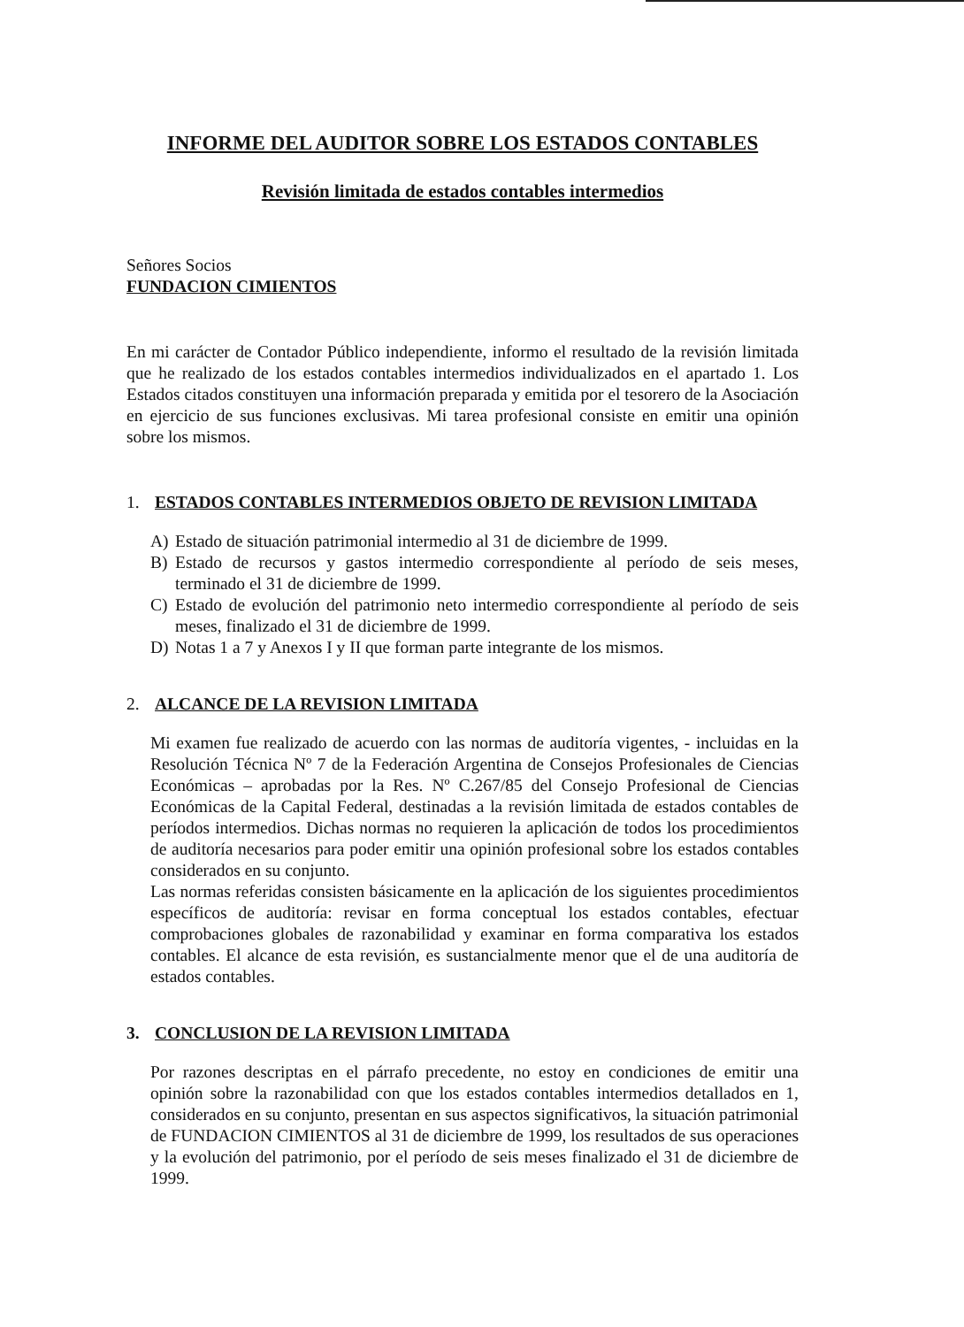INFORME DEL AUDITOR SOBRE LOS ESTADOS CONTABLES
Revisión limitada de estados contables intermedios
Señores Socios
FUNDACION CIMIENTOS
En mi carácter de Contador Público independiente, informo el resultado de la revisión limitada que he realizado de los estados contables intermedios individualizados en el apartado 1. Los Estados citados constituyen una información preparada y emitida por el tesorero de la Asociación en ejercicio de sus funciones exclusivas. Mi tarea profesional consiste en emitir una opinión sobre los mismos.
1. ESTADOS CONTABLES INTERMEDIOS OBJETO DE REVISION LIMITADA
A) Estado de situación patrimonial intermedio al 31 de diciembre de 1999.
B) Estado de recursos y gastos intermedio correspondiente al período de seis meses, terminado el 31 de diciembre de 1999.
C) Estado de evolución del patrimonio neto intermedio correspondiente al período de seis meses, finalizado el 31 de diciembre de 1999.
D) Notas 1 a 7 y Anexos I y II que forman parte integrante de los mismos.
2. ALCANCE DE LA REVISION LIMITADA
Mi examen fue realizado de acuerdo con las normas de auditoría vigentes, - incluidas en la Resolución Técnica Nº 7 de la Federación Argentina de Consejos Profesionales de Ciencias Económicas – aprobadas por la Res. Nº C.267/85 del Consejo Profesional de Ciencias Económicas de la Capital Federal, destinadas a la revisión limitada de estados contables de períodos intermedios. Dichas normas no requieren la aplicación de todos los procedimientos de auditoría necesarios para poder emitir una opinión profesional sobre los estados contables considerados en su conjunto.
Las normas referidas consisten básicamente en la aplicación de los siguientes procedimientos específicos de auditoría: revisar en forma conceptual los estados contables, efectuar comprobaciones globales de razonabilidad y examinar en forma comparativa los estados contables. El alcance de esta revisión, es sustancialmente menor que el de una auditoría de estados contables.
3. CONCLUSION DE LA REVISION LIMITADA
Por razones descriptas en el párrafo precedente, no estoy en condiciones de emitir una opinión sobre la razonabilidad con que los estados contables intermedios detallados en 1, considerados en su conjunto, presentan en sus aspectos significativos, la situación patrimonial de FUNDACION CIMIENTOS al 31 de diciembre de 1999, los resultados de sus operaciones y la evolución del patrimonio, por el período de seis meses finalizado el 31 de diciembre de 1999.